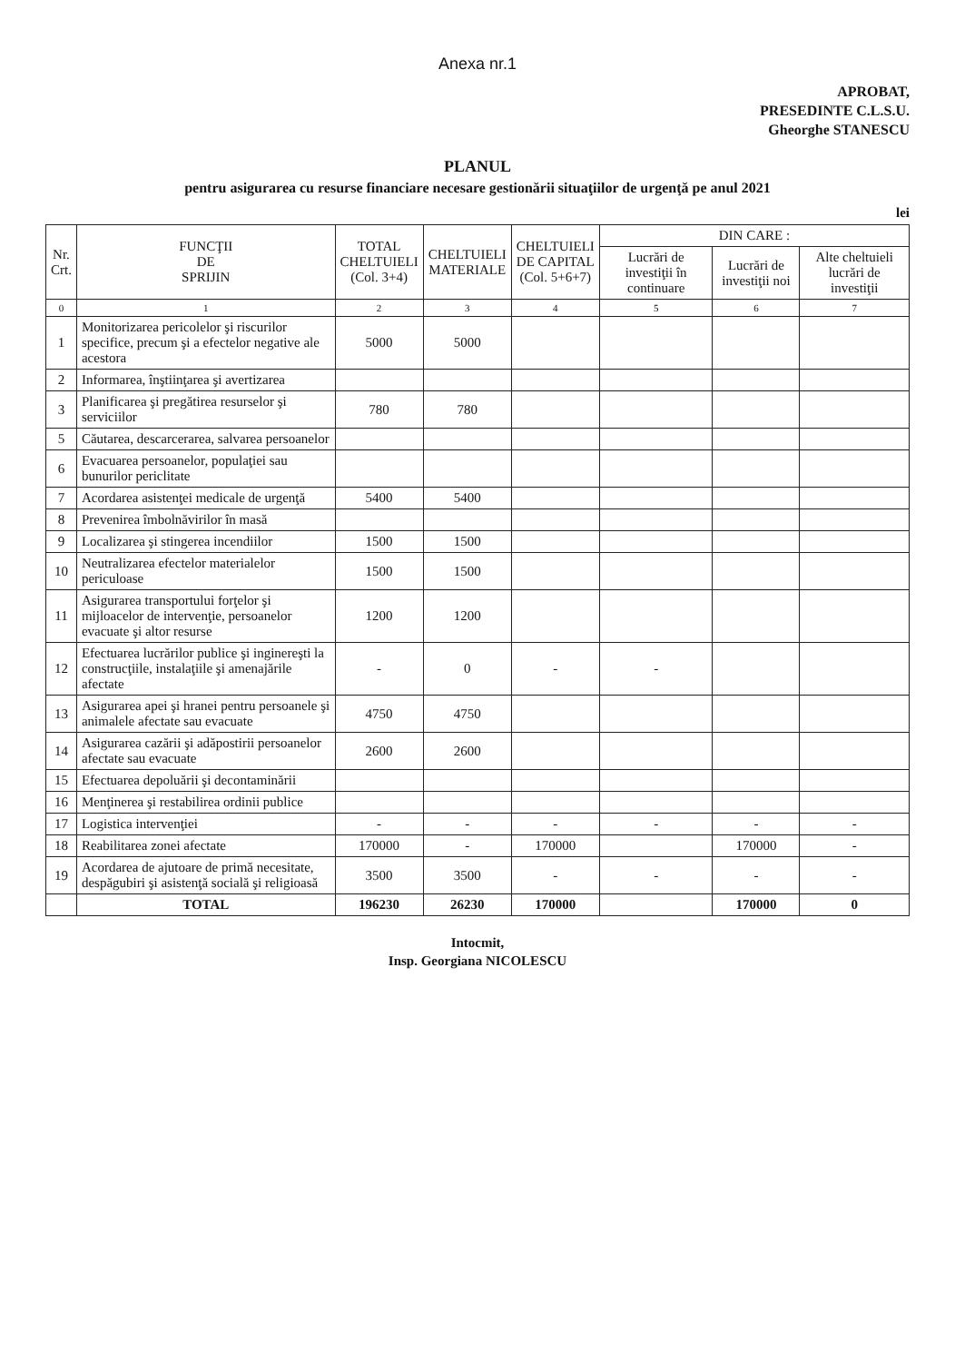Anexa nr.1
APROBAT,
PRESEDINTE C.L.S.U.
Gheorghe STANESCU
PLANUL
pentru asigurarea cu resurse financiare necesare gestionării situaţiilor de urgenţă pe anul 2021
lei
| Nr. Crt. | FUNCŢII DE SPRIJIN | TOTAL CHELTUIELI (Col. 3+4) | CHELTUIELI MATERIALE | CHELTUIELI DE CAPITAL (Col. 5+6+7) | DIN CARE : | | |
| --- | --- | --- | --- | --- | --- | --- | --- |
| | | | | | Lucrări de investiţii în continuare | Lucrări de investiţii noi | Alte cheltuieli lucrări de investiţii |
| 0 | 1 | 2 | 3 | 4 | 5 | 6 | 7 |
| 1 | Monitorizarea pericolelor şi riscurilor specifice, precum şi a efectelor negative ale acestora | 5000 | 5000 | | | | |
| 2 | Informarea, înştiinţarea şi avertizarea | | | | | | |
| 3 | Planificarea şi pregătirea resurselor şi serviciilor | 780 | 780 | | | | |
| 5 | Căutarea, descarcerarea, salvarea persoanelor | | | | | | |
| 6 | Evacuarea persoanelor, populaţiei sau bunurilor periclitate | | | | | | |
| 7 | Acordarea asistenţei medicale de urgenţă | 5400 | 5400 | | | | |
| 8 | Prevenirea îmbolnăvirilor în masă | | | | | | |
| 9 | Localizarea şi stingerea incendiilor | 1500 | 1500 | | | | |
| 10 | Neutralizarea efectelor materialelor periculoase | 1500 | 1500 | | | | |
| 11 | Asigurarea transportului forţelor şi mijloacelor de intervenţie, persoanelor evacuate şi altor resurse | 1200 | 1200 | | | | |
| 12 | Efectuarea lucrărilor publice şi inginereşti la construcţiile, instalaţiile şi amenajările afectate | - | 0 | - | - | | |
| 13 | Asigurarea apei şi hranei pentru persoanele şi animalele afectate sau evacuate | 4750 | 4750 | | | | |
| 14 | Asigurarea cazării şi adăpostirii persoanelor afectate sau evacuate | 2600 | 2600 | | | | |
| 15 | Efectuarea depoluării şi decontaminării | | | | | | |
| 16 | Menţinerea şi restabilirea ordinii publice | | | | | | |
| 17 | Logistica intervenţiei | - | - | - | - | - | - |
| 18 | Reabilitarea zonei afectate | 170000 | - | 170000 | | 170000 | - |
| 19 | Acordarea de ajutoare de primă necesitate, despăgubiri şi asistenţă socială şi religioasă | 3500 | 3500 | - | - | - | - |
| | TOTAL | 196230 | 26230 | 170000 | | 170000 | 0 |
Intocmit,
Insp. Georgiana NICOLESCU